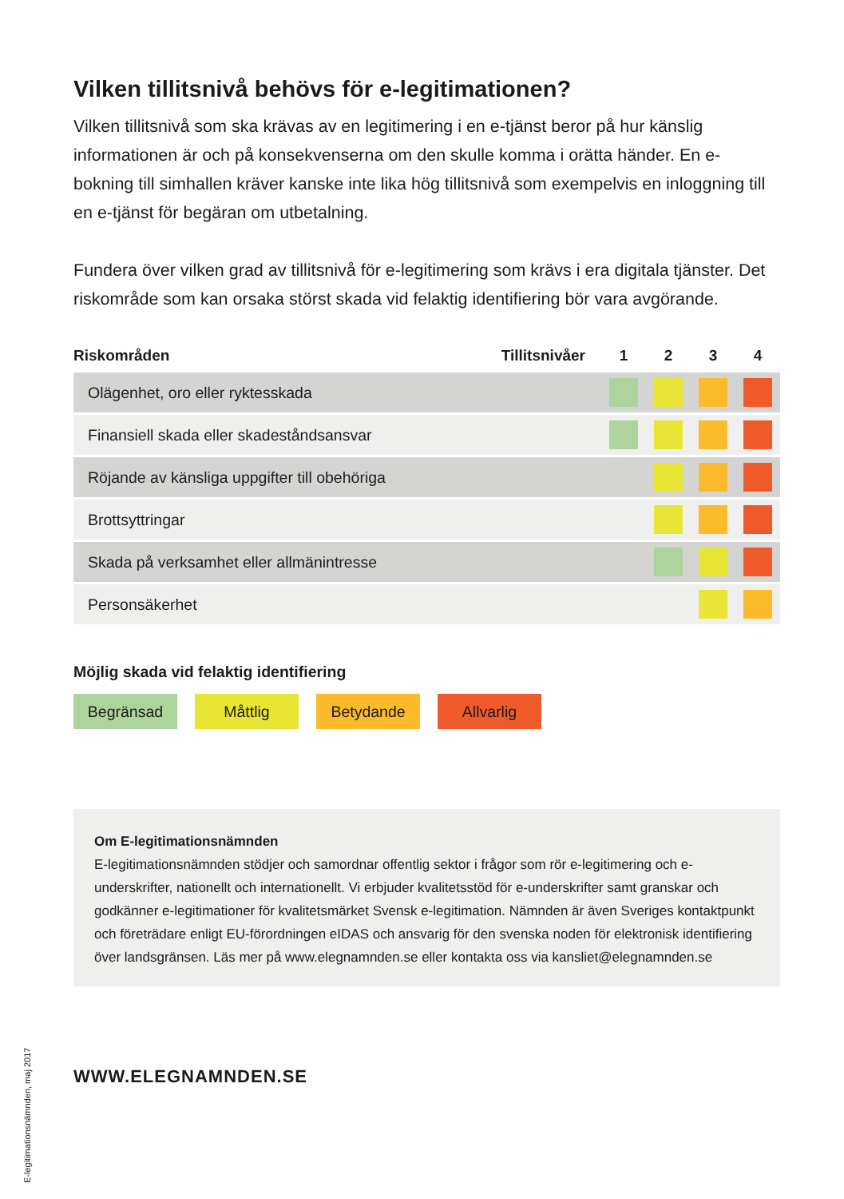Vilken tillitsnivå behövs för e-legitimationen?
Vilken tillitsnivå som ska krävas av en legitimering i en e-tjänst beror på hur känslig informationen är och på konsekvenserna om den skulle komma i orätta händer. En e-bokning till simhallen kräver kanske inte lika hög tillitsnivå som exempelvis en inloggning till en e-tjänst för begäran om utbetalning.
Fundera över vilken grad av tillitsnivå för e-legitimering som krävs i era digitala tjänster. Det riskområde som kan orsaka störst skada vid felaktig identifiering bör vara avgörande.
| Riskområden | Tillitsnivåer | 1 | 2 | 3 | 4 |
| --- | --- | --- | --- | --- | --- |
| Olägenhet, oro eller ryktesskada | | | | | |
| Finansiell skada eller skadeståndsansvar | | | | | |
| Röjande av känsliga uppgifter till obehöriga | | | | | |
| Brottsyttringar | | | | | |
| Skada på verksamhet eller allmänintresse | | | | | |
| Personsäkerhet | | | | | |
Möjlig skada vid felaktig identifiering
Begränsad Måttlig Betydande Allvarlig
Om E-legitimationsnämnden
E-legitimationsnämnden stödjer och samordnar offentlig sektor i frågor som rör e-legitimering och e-underskrifter, nationellt och internationellt. Vi erbjuder kvalitetsstöd för e-underskrifter samt granskar och godkänner e-legitimationer för kvalitetsmärket Svensk e-legitimation. Nämnden är även Sveriges kontaktpunkt och företrädare enligt EU-förordningen eIDAS och ansvarig för den svenska noden för elektronisk identifiering över landsgränsen. Läs mer på www.elegnamnden.se eller kontakta oss via kansliet@elegnamnden.se
WWW.ELEGNAMNDEN.SE
E-legitimationsnämnden, maj 2017